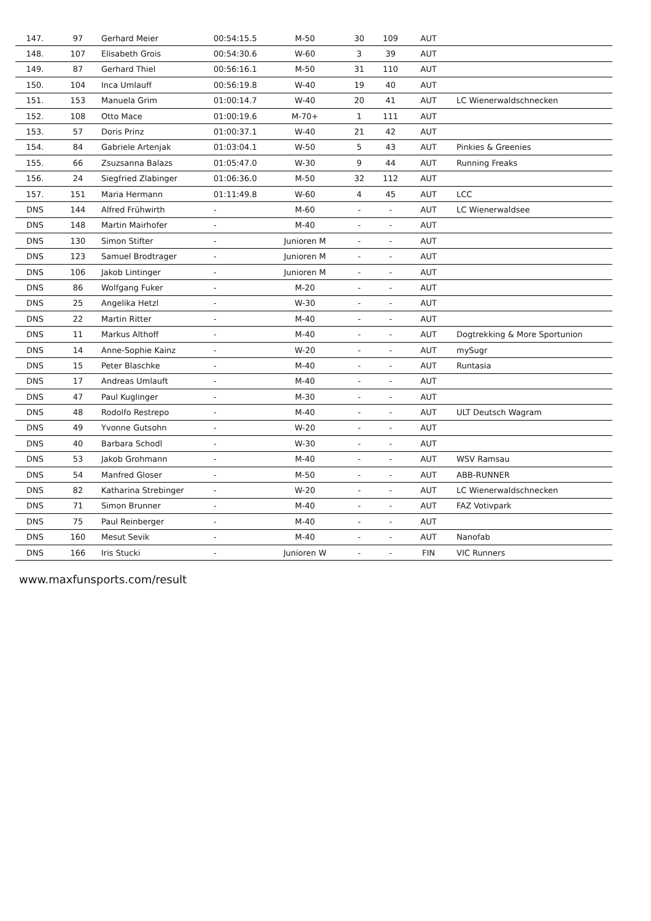| 147. | 97 | Gerhard Meier | 00:54:15.5 | M-50 | 30 | 109 | AUT | |
| 148. | 107 | Elisabeth Grois | 00:54:30.6 | W-60 | 3 | 39 | AUT | |
| 149. | 87 | Gerhard Thiel | 00:56:16.1 | M-50 | 31 | 110 | AUT | |
| 150. | 104 | Inca Umlauff | 00:56:19.8 | W-40 | 19 | 40 | AUT | |
| 151. | 153 | Manuela Grim | 01:00:14.7 | W-40 | 20 | 41 | AUT | LC Wienerwaldschnecken |
| 152. | 108 | Otto Mace | 01:00:19.6 | M-70+ | 1 | 111 | AUT | |
| 153. | 57 | Doris Prinz | 01:00:37.1 | W-40 | 21 | 42 | AUT | |
| 154. | 84 | Gabriele Artenjak | 01:03:04.1 | W-50 | 5 | 43 | AUT | Pinkies & Greenies |
| 155. | 66 | Zsuzsanna Balazs | 01:05:47.0 | W-30 | 9 | 44 | AUT | Running Freaks |
| 156. | 24 | Siegfried Zlabinger | 01:06:36.0 | M-50 | 32 | 112 | AUT | |
| 157. | 151 | Maria Hermann | 01:11:49.8 | W-60 | 4 | 45 | AUT | LCC |
| DNS | 144 | Alfred Frühwirth | - | M-60 | - | - | AUT | LC Wienerwaldsee |
| DNS | 148 | Martin Mairhofer | - | M-40 | - | - | AUT | |
| DNS | 130 | Simon Stifter | - | Junioren M | - | - | AUT | |
| DNS | 123 | Samuel Brodtrager | - | Junioren M | - | - | AUT | |
| DNS | 106 | Jakob Lintinger | - | Junioren M | - | - | AUT | |
| DNS | 86 | Wolfgang Fuker | - | M-20 | - | - | AUT | |
| DNS | 25 | Angelika Hetzl | - | W-30 | - | - | AUT | |
| DNS | 22 | Martin Ritter | - | M-40 | - | - | AUT | |
| DNS | 11 | Markus Althoff | - | M-40 | - | - | AUT | Dogtrekking & More Sportunion |
| DNS | 14 | Anne-Sophie Kainz | - | W-20 | - | - | AUT | mySugr |
| DNS | 15 | Peter Blaschke | - | M-40 | - | - | AUT | Runtasia |
| DNS | 17 | Andreas Umlauft | - | M-40 | - | - | AUT | |
| DNS | 47 | Paul Kuglinger | - | M-30 | - | - | AUT | |
| DNS | 48 | Rodolfo Restrepo | - | M-40 | - | - | AUT | ULT Deutsch Wagram |
| DNS | 49 | Yvonne Gutsohn | - | W-20 | - | - | AUT | |
| DNS | 40 | Barbara Schodl | - | W-30 | - | - | AUT | |
| DNS | 53 | Jakob Grohmann | - | M-40 | - | - | AUT | WSV Ramsau |
| DNS | 54 | Manfred Gloser | - | M-50 | - | - | AUT | ABB-RUNNER |
| DNS | 82 | Katharina Strebinger | - | W-20 | - | - | AUT | LC Wienerwaldschnecken |
| DNS | 71 | Simon Brunner | - | M-40 | - | - | AUT | FAZ Votivpark |
| DNS | 75 | Paul Reinberger | - | M-40 | - | - | AUT | |
| DNS | 160 | Mesut Sevik | - | M-40 | - | - | AUT | Nanofab |
| DNS | 166 | Iris Stucki | - | Junioren W | - | - | FIN | VIC Runners |
www.maxfunsports.com/result